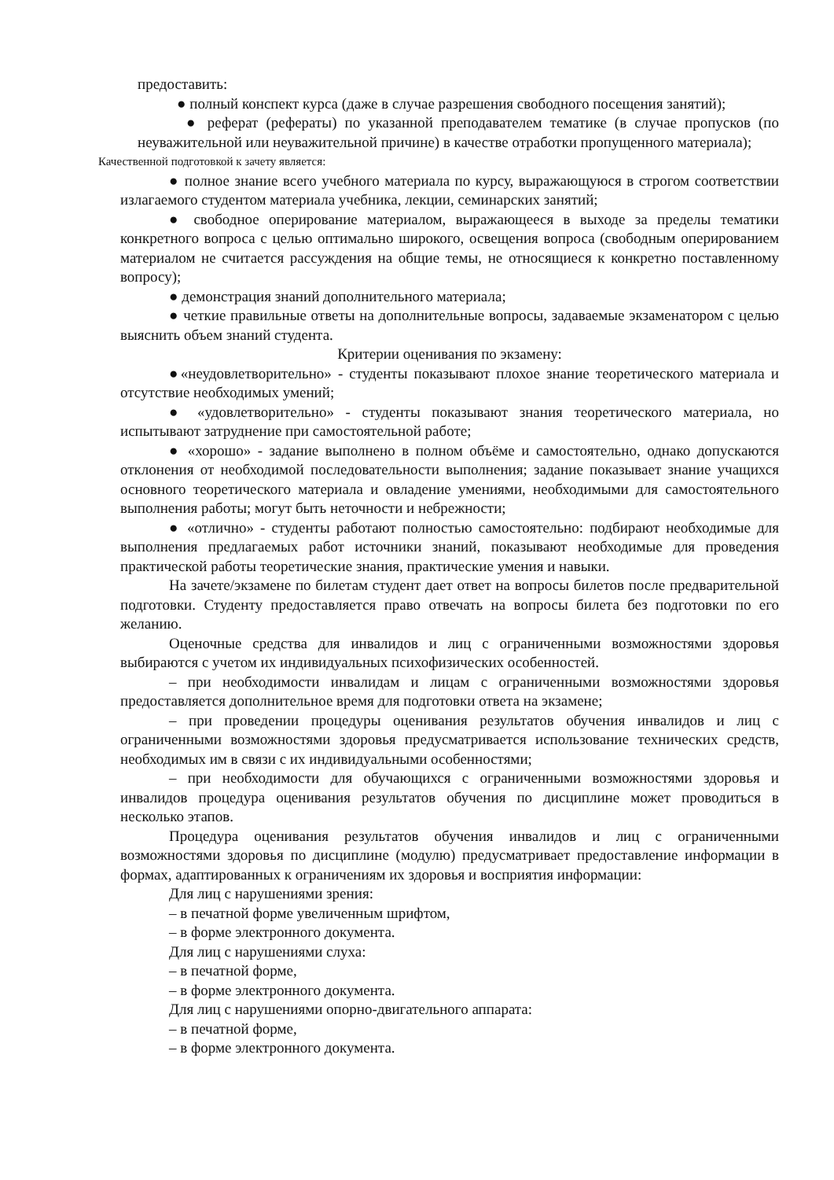предоставить:
● полный конспект курса (даже в случае разрешения свободного посещения занятий);
● реферат (рефераты) по указанной преподавателем тематике (в случае пропусков (по неуважительной или неуважительной причине) в качестве отработки пропущенного материала);
Качественной подготовкой к зачету является:
● полное знание всего учебного материала по курсу, выражающуюся в строгом соответствии излагаемого студентом материала учебника, лекции, семинарских занятий;
● свободное оперирование материалом, выражающееся в выходе за пределы тематики конкретного вопроса с целью оптимально широкого, освещения вопроса (свободным оперированием материалом не считается рассуждения на общие темы, не относящиеся к конкретно поставленному вопросу);
● демонстрация знаний дополнительного материала;
● четкие правильные ответы на дополнительные вопросы, задаваемые экзаменатором с целью выяснить объем знаний студента.
Критерии оценивания по экзамену:
●«неудовлетворительно» - студенты показывают плохое знание теоретического материала и отсутствие необходимых умений;
● «удовлетворительно» - студенты показывают знания теоретического материала, но испытывают затруднение при самостоятельной работе;
● «хорошо» - задание выполнено в полном объёме и самостоятельно, однако допускаются отклонения от необходимой последовательности выполнения; задание показывает знание учащихся основного теоретического материала и овладение умениями, необходимыми для самостоятельного выполнения работы; могут быть неточности и небрежности;
● «отлично» - студенты работают полностью самостоятельно: подбирают необходимые для выполнения предлагаемых работ источники знаний, показывают необходимые для проведения практической работы теоретические знания, практические умения и навыки.
На зачете/экзамене по билетам студент дает ответ на вопросы билетов после предварительной подготовки. Студенту предоставляется право отвечать на вопросы билета без подготовки по его желанию.
Оценочные средства для инвалидов и лиц с ограниченными возможностями здоровья выбираются с учетом их индивидуальных психофизических особенностей.
– при необходимости инвалидам и лицам с ограниченными возможностями здоровья предоставляется дополнительное время для подготовки ответа на экзамене;
– при проведении процедуры оценивания результатов обучения инвалидов и лиц с ограниченными возможностями здоровья предусматривается использование технических средств, необходимых им в связи с их индивидуальными особенностями;
– при необходимости для обучающихся с ограниченными возможностями здоровья и инвалидов процедура оценивания результатов обучения по дисциплине может проводиться в несколько этапов.
Процедура оценивания результатов обучения инвалидов и лиц с ограниченными возможностями здоровья по дисциплине (модулю) предусматривает предоставление информации в формах, адаптированных к ограничениям их здоровья и восприятия информации:
Для лиц с нарушениями зрения:
– в печатной форме увеличенным шрифтом,
– в форме электронного документа.
Для лиц с нарушениями слуха:
– в печатной форме,
– в форме электронного документа.
Для лиц с нарушениями опорно-двигательного аппарата:
– в печатной форме,
– в форме электронного документа.